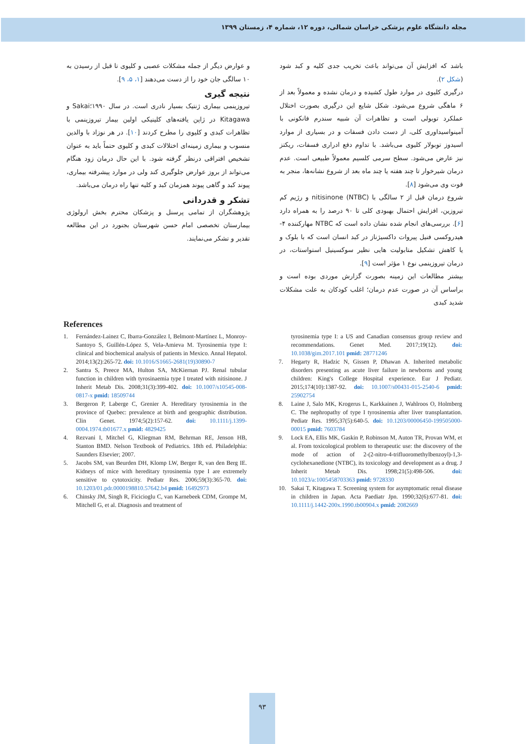مجله دانشگاه علوم پزشکی خراسان شمالی، دوره ۱۲، شماره ۴، زمستان ۱۳۹۹
باشد که افزایش آن می‌تواند باعث تخریب جدی کلیه و کبد شود (شکل ۲).
درگیری کلیوی در موارد طول کشیده و درمان نشده و معمولاً بعد از ۶ ماهگی شروع می‌شود. شکل شایع این درگیری بصورت اختلال عملکرد توبولی است و تظاهرات آن شبیه سندرم فانکونی با آمینواسیداوری کلی، از دست دادن فسفات و در بسیاری از موارد اسیدوز توبولار کلیوی می‌باشد. با تداوم دفع ادراری فسفات، ریکتز نیز عارض می‌شود. سطح سرمی کلسیم معمولاً طبیعی است. عدم درمان شیرخوار تا چند هفته یا چند ماه بعد از شروع نشانه‌ها، منجر به فوت وی می‌شود [۸].
شروع درمان قبل از ۲ سالگی با nitisinone (NTBC) و رژیم کم تیروزین، افزایش احتمال بهبودی کلی تا ۹۰ درصد را به همراه دارد [۶]. بررسی‌های انجام شده نشان داده است که NTBC مهارکننده ۴-هیدروکسی فنیل پیروات داکسیژناز در کبد انسان است که با بلوک و یا کاهش تشکیل متابولیت هایی نظیر سوکسینیل استواستات، در درمان تیروزینمی نوع ۱ مؤثر است [۹].
بیشتر مطالعات این زمینه بصورت گزارش موردی بوده است و براساس آن در صورت عدم درمان؛ اغلب کودکان به علت مشکلات شدید کبدی
و عوارض دیگر از جمله مشکلات عصبی و کلیوی تا قبل از رسیدن به ۱۰ سالگی جان خود را از دست می‌دهند [۱، ۵، ۹].
نتیجه گیری
تیروزینمی بیماری ژنتیک بسیار نادری است. در سال ۱۹۹۰؛Sakai و Kitagawa در ژاپن یافته‌های کلینیکی اولین بیمار تیروزینمی با تظاهرات کبدی و کلیوی را مطرح کردند [۱۰]. در هر نوزاد با والدین منسوب و بیماری زمینه‌ای اختلالات کبدی و کلیوی حتماً باید به عنوان تشخیص افتراقی درنظر گرفته شود. با این حال درمان زود هنگام می‌تواند از بروز عوارض جلوگیری کند ولی در موارد پیشرفته بیماری، پیوند کبد و گاهی پیوند همزمان کبد و کلیه تنها راه درمان می‌باشد.
تشکر و قدردانی
پژوهشگران از تمامی پرسنل و پزشکان محترم بخش ارولوژی بیمارستان تخصصی امام حسن شهرستان بجنورد در این مطالعه تقدیر و تشکر می‌نمایند.
References
1. Fernández-Lainez C, Ibarra-González I, Belmont-Martínez L, Monroy-Santoyo S, Guillén-López S, Vela-Amieva M. Tyrosinemia type I: clinical and biochemical analysis of patients in Mexico. Annal Hepatol. 2014;13(2):265-72. doi: 10.1016/S1665-2681(19)30890-7
2. Santra S, Preece MA, Hulton SA, McKiernan PJ. Renal tubular function in children with tyrosinaemia type I treated with nitisinone. J Inherit Metab Dis. 2008;31(3):399-402. doi: 10.1007/s10545-008-0817-x pmid: 18509744
3. Bergeron P, Laberge C, Grenier A. Hereditary tyrosinemia in the province of Quebec: prevalence at birth and geographic distribution. Clin Genet. 1974;5(2):157-62. doi: 10.1111/j.1399-0004.1974.tb01677.x pmid: 4829425
4. Rezvani I, Mitchel G, Kliegman RM, Behrman RE, Jenson HB, Stanton BMD. Nelson Textbook of Pediatrics. 18th ed. Philadelphia: Saunders Elsevier; 2007.
5. Jacobs SM, van Beurden DH, Klomp LW, Berger R, van den Berg IE. Kidneys of mice with hereditary tyrosinemia type I are extremely sensitive to cytotoxicity. Pediatr Res. 2006;59(3):365-70. doi: 10.1203/01.pdr.0000198810.57642.b4 pmid: 16492973
6. Chinsky JM, Singh R, Ficicioglu C, van Karnebeek CDM, Grompe M, Mitchell G, et al. Diagnosis and treatment of
tyrosinemia type I: a US and Canadian consensus group review and recommendations. Genet Med. 2017;19(12). doi: 10.1038/gim.2017.101 pmid: 28771246
7. Hegarty R, Hadzic N, Gissen P, Dhawan A. Inherited metabolic disorders presenting as acute liver failure in newborns and young children: King's College Hospital experience. Eur J Pediatr. 2015;174(10):1387-92. doi: 10.1007/s00431-015-2540-6 pmid: 25902754
8. Laine J, Salo MK, Krogerus L, Karkkainen J, Wahlroos O, Holmberg C. The nephropathy of type I tyrosinemia after liver transplantation. Pediatr Res. 1995;37(5):640-5. doi: 10.1203/00006450-199505000-00015 pmid: 7603784
9. Lock EA, Ellis MK, Gaskin P, Robinson M, Auton TR, Provan WM, et al. From toxicological problem to therapeutic use: the discovery of the mode of action of 2-(2-nitro-4-trifluoromethylbenzoyl)-1,3-cyclohexanedione (NTBC), its toxicology and development as a drug. J Inherit Metab Dis. 1998;21(5):498-506. doi: 10.1023/a:1005458703363 pmid: 9728330
10. Sakai T, Kitagawa T. Screening system for asymptomatic renal disease in children in Japan. Acta Paediatr Jpn. 1990;32(6):677-81. doi: 10.1111/j.1442-200x.1990.tb00904.x pmid: 2082669
۹۳